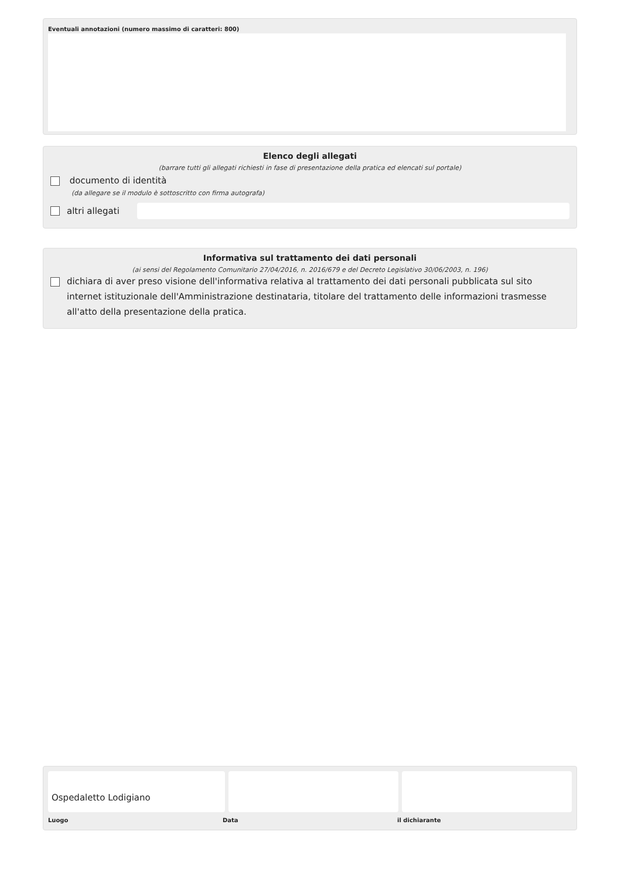Eventuali annotazioni (numero massimo di caratteri: 800)
Elenco degli allegati
(barrare tutti gli allegati richiesti in fase di presentazione della pratica ed elencati sul portale)
documento di identità
(da allegare se il modulo è sottoscritto con firma autografa)
altri allegati
Informativa sul trattamento dei dati personali
(ai sensi del Regolamento Comunitario 27/04/2016, n. 2016/679 e del Decreto Legislativo 30/06/2003, n. 196)
dichiara di aver preso visione dell'informativa relativa al trattamento dei dati personali pubblicata sul sito internet istituzionale dell'Amministrazione destinataria, titolare del trattamento delle informazioni trasmesse all'atto della presentazione della pratica.
Ospedaletto Lodigiano
Luogo Data il dichiarante